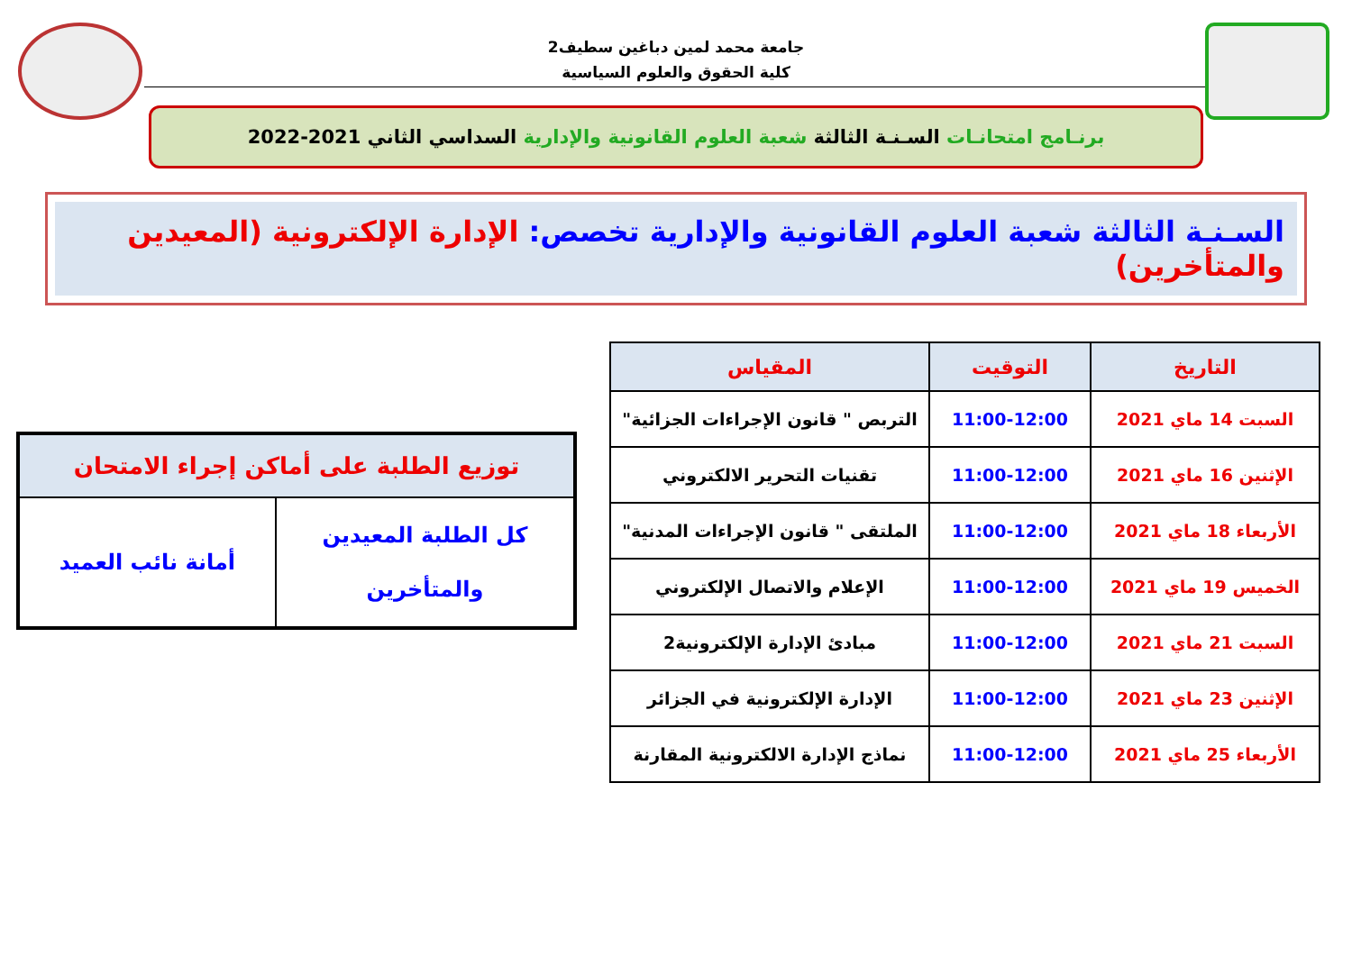جامعة محمد لمين دباغين سطيف2
كلية الحقوق والعلوم السياسية
برنـامج امتحانـات السـنـة الثالثة شعبة العلوم القانونية والإدارية السداسي الثاني 2021-2022
السـنـة الثالثة شعبة العلوم القانونية والإدارية تخصص: الإدارة الإلكترونية (المعيدين والمتأخرين)
| التاريخ | التوقيت | المقياس |
| --- | --- | --- |
| السبت 14 ماي 2021 | 11:00-12:00 | التربص " قانون الإجراءات الجزائية" |
| الإثنين 16 ماي 2021 | 11:00-12:00 | تقنيات التحرير الالكتروني |
| الأربعاء 18 ماي 2021 | 11:00-12:00 | الملتقى " قانون الإجراءات المدنية" |
| الخميس 19 ماي 2021 | 11:00-12:00 | الإعلام والاتصال الإلكتروني |
| السبت 21 ماي 2021 | 11:00-12:00 | مبادئ الإدارة الإلكترونية2 |
| الإثنين 23 ماي 2021 | 11:00-12:00 | الإدارة الإلكترونية في الجزائر |
| الأربعاء 25 ماي 2021 | 11:00-12:00 | نماذج الإدارة الالكترونية المقارنة |
| توزيع الطلبة على أماكن إجراء الامتحان | |
| --- | --- |
| كل الطلبة المعيدين والمتأخرين | أمانة نائب العميد |